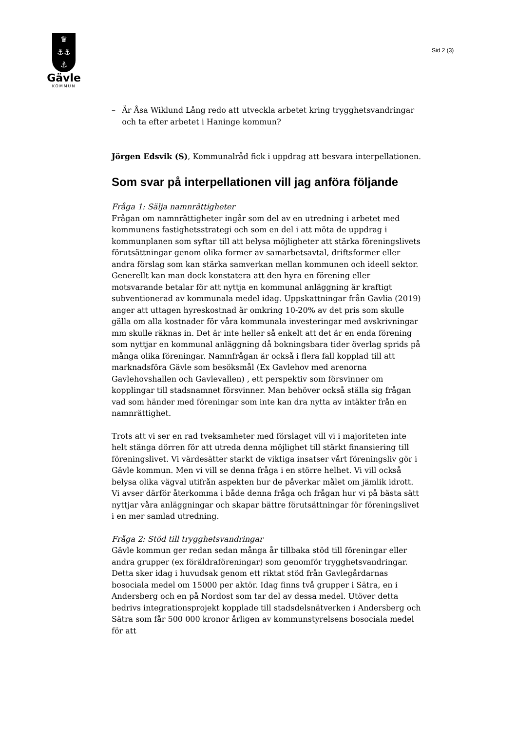♛
⚓⚓
⚓
Gävle
KOMMUN
Sid 2 (3)
– Är Åsa Wiklund Lång redo att utveckla arbetet kring trygghetsvandringar och ta efter arbetet i Haninge kommun?
Jörgen Edsvik (S), Kommunalråd fick i uppdrag att besvara interpellationen.
Som svar på interpellationen vill jag anföra följande
Fråga 1: Sälja namnrättigheter
Frågan om namnrättigheter ingår som del av en utredning i arbetet med kommunens fastighetsstrategi och som en del i att möta de uppdrag i kommunplanen som syftar till att belysa möjligheter att stärka föreningslivets förutsättningar genom olika former av samarbetsavtal, driftsformer eller andra förslag som kan stärka samverkan mellan kommunen och ideell sektor. Generellt kan man dock konstatera att den hyra en förening eller motsvarande betalar för att nyttja en kommunal anläggning är kraftigt subventionerad av kommunala medel idag. Uppskattningar från Gavlia (2019) anger att uttagen hyreskostnad är omkring 10-20% av det pris som skulle gälla om alla kostnader för våra kommunala investeringar med avskrivningar mm skulle räknas in. Det är inte heller så enkelt att det är en enda förening som nyttjar en kommunal anläggning då bokningsbara tider överlag sprids på många olika föreningar. Namnfrågan är också i flera fall kopplad till att marknadsföra Gävle som besöksmål (Ex Gavlehov med arenorna Gavlehovshallen och Gavlevallen) , ett perspektiv som försvinner om kopplingar till stadsnamnet försvinner. Man behöver också ställa sig frågan vad som händer med föreningar som inte kan dra nytta av intäkter från en namnrättighet.
Trots att vi ser en rad tveksamheter med förslaget vill vi i majoriteten inte helt stänga dörren för att utreda denna möjlighet till stärkt finansiering till föreningslivet. Vi värdesätter starkt de viktiga insatser vårt föreningsliv gör i Gävle kommun. Men vi vill se denna fråga i en större helhet. Vi vill också belysa olika vägval utifrån aspekten hur de påverkar målet om jämlik idrott. Vi avser därför återkomma i både denna fråga och frågan hur vi på bästa sätt nyttjar våra anläggningar och skapar bättre förutsättningar för föreningslivet i en mer samlad utredning.
Fråga 2: Stöd till trygghetsvandringar
Gävle kommun ger redan sedan många år tillbaka stöd till föreningar eller andra grupper (ex föräldraföreningar) som genomför trygghetsvandringar. Detta sker idag i huvudsak genom ett riktat stöd från Gavlegårdarnas bosociala medel om 15000 per aktör. Idag finns två grupper i Sätra, en i Andersberg och en på Nordost som tar del av dessa medel. Utöver detta bedrivs integrationsprojekt kopplade till stadsdelsnätverken i Andersberg och Sätra som får 500 000 kronor årligen av kommunstyrelsens bosociala medel för att